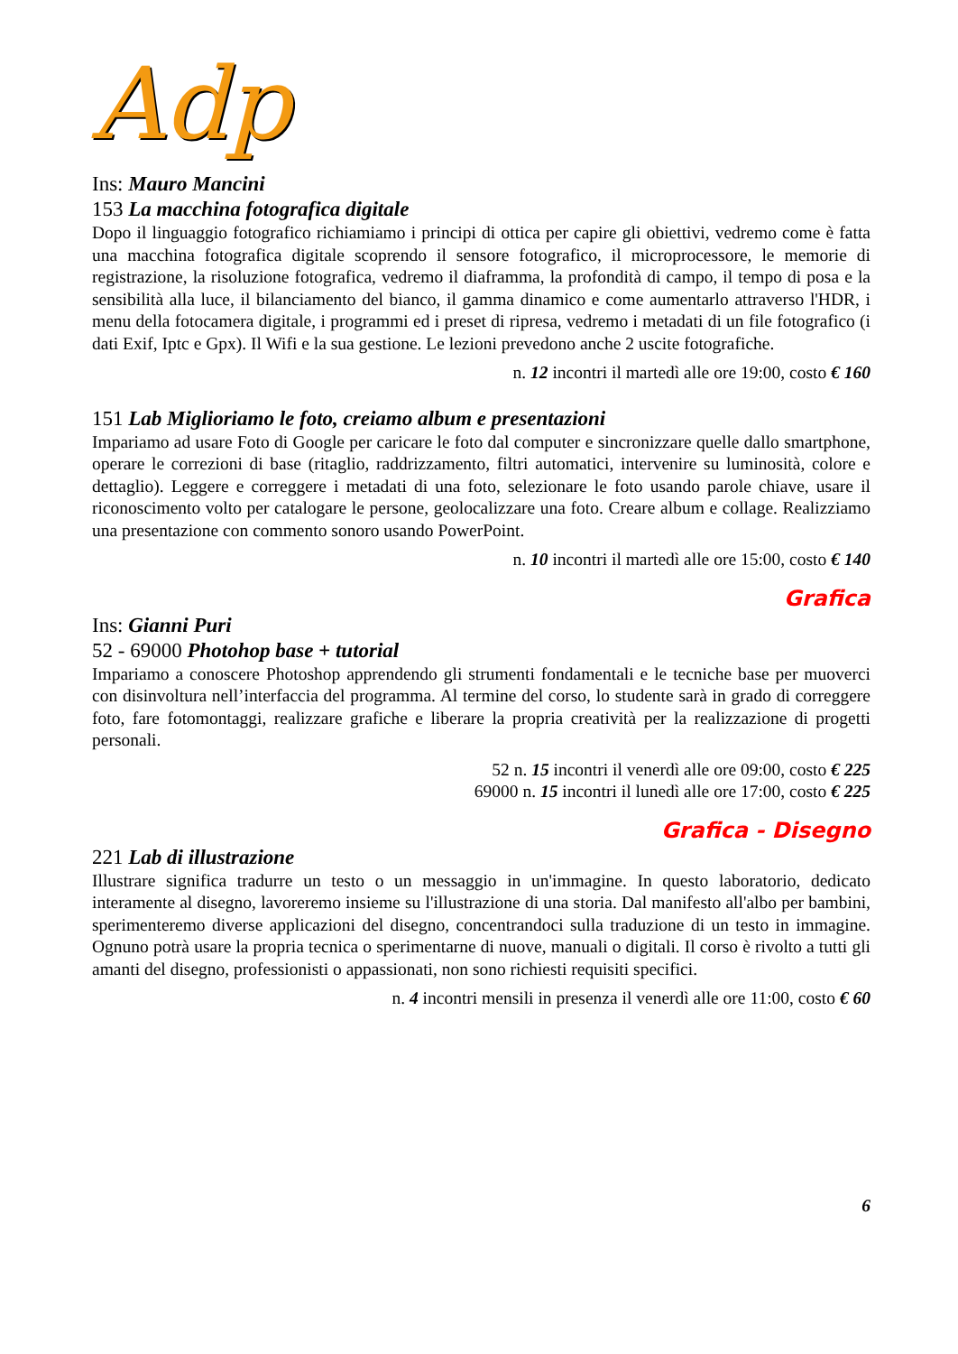Adp
Ins: Mauro Mancini
153 La macchina fotografica digitale
Dopo il linguaggio fotografico richiamiamo i principi di ottica per capire gli obiettivi, vedremo come è fatta una macchina fotografica digitale scoprendo il sensore fotografico, il microprocessore, le memorie di registrazione, la risoluzione fotografica, vedremo il diaframma, la profondità di campo, il tempo di posa e la sensibilità alla luce, il bilanciamento del bianco, il gamma dinamico e come aumentarlo attraverso l'HDR, i menu della fotocamera digitale, i programmi ed i preset di ripresa, vedremo i metadati di un file fotografico (i dati Exif, Iptc e Gpx). Il Wifi e la sua gestione. Le lezioni prevedono anche 2 uscite fotografiche.
n. 12 incontri il martedì alle ore 19:00, costo € 160
151 Lab Miglioriamo le foto, creiamo album e presentazioni
Impariamo ad usare Foto di Google per caricare le foto dal computer e sincronizzare quelle dallo smartphone, operare le correzioni di base (ritaglio, raddrizzamento, filtri automatici, intervenire su luminosità, colore e dettaglio). Leggere e correggere i metadati di una foto, selezionare le foto usando parole chiave, usare il riconoscimento volto per catalogare le persone, geolocalizzare una foto. Creare album e collage. Realizziamo una presentazione con commento sonoro usando PowerPoint.
n. 10 incontri il martedì alle ore 15:00, costo € 140
Grafica
Ins: Gianni Puri
52 - 69000 Photohop base + tutorial
Impariamo a conoscere Photoshop apprendendo gli strumenti fondamentali e le tecniche base per muoverci con disinvoltura nell’interfaccia del programma. Al termine del corso, lo studente sarà in grado di correggere foto, fare fotomontaggi, realizzare grafiche e liberare la propria creatività per la realizzazione di progetti personali.
52 n. 15 incontri il venerdì alle ore 09:00, costo € 225
69000 n. 15 incontri il lunedì alle ore 17:00, costo € 225
Grafica - Disegno
221 Lab di illustrazione
Illustrare significa tradurre un testo o un messaggio in un'immagine. In questo laboratorio, dedicato interamente al disegno, lavoreremo insieme su l'illustrazione di una storia. Dal manifesto all'albo per bambini, sperimenteremo diverse applicazioni del disegno, concentrandoci sulla traduzione di un testo in immagine. Ognuno potrà usare la propria tecnica o sperimentarne di nuove, manuali o digitali. Il corso è rivolto a tutti gli amanti del disegno, professionisti o appassionati, non sono richiesti requisiti specifici.
n. 4 incontri mensili in presenza il venerdì alle ore 11:00, costo € 60
6